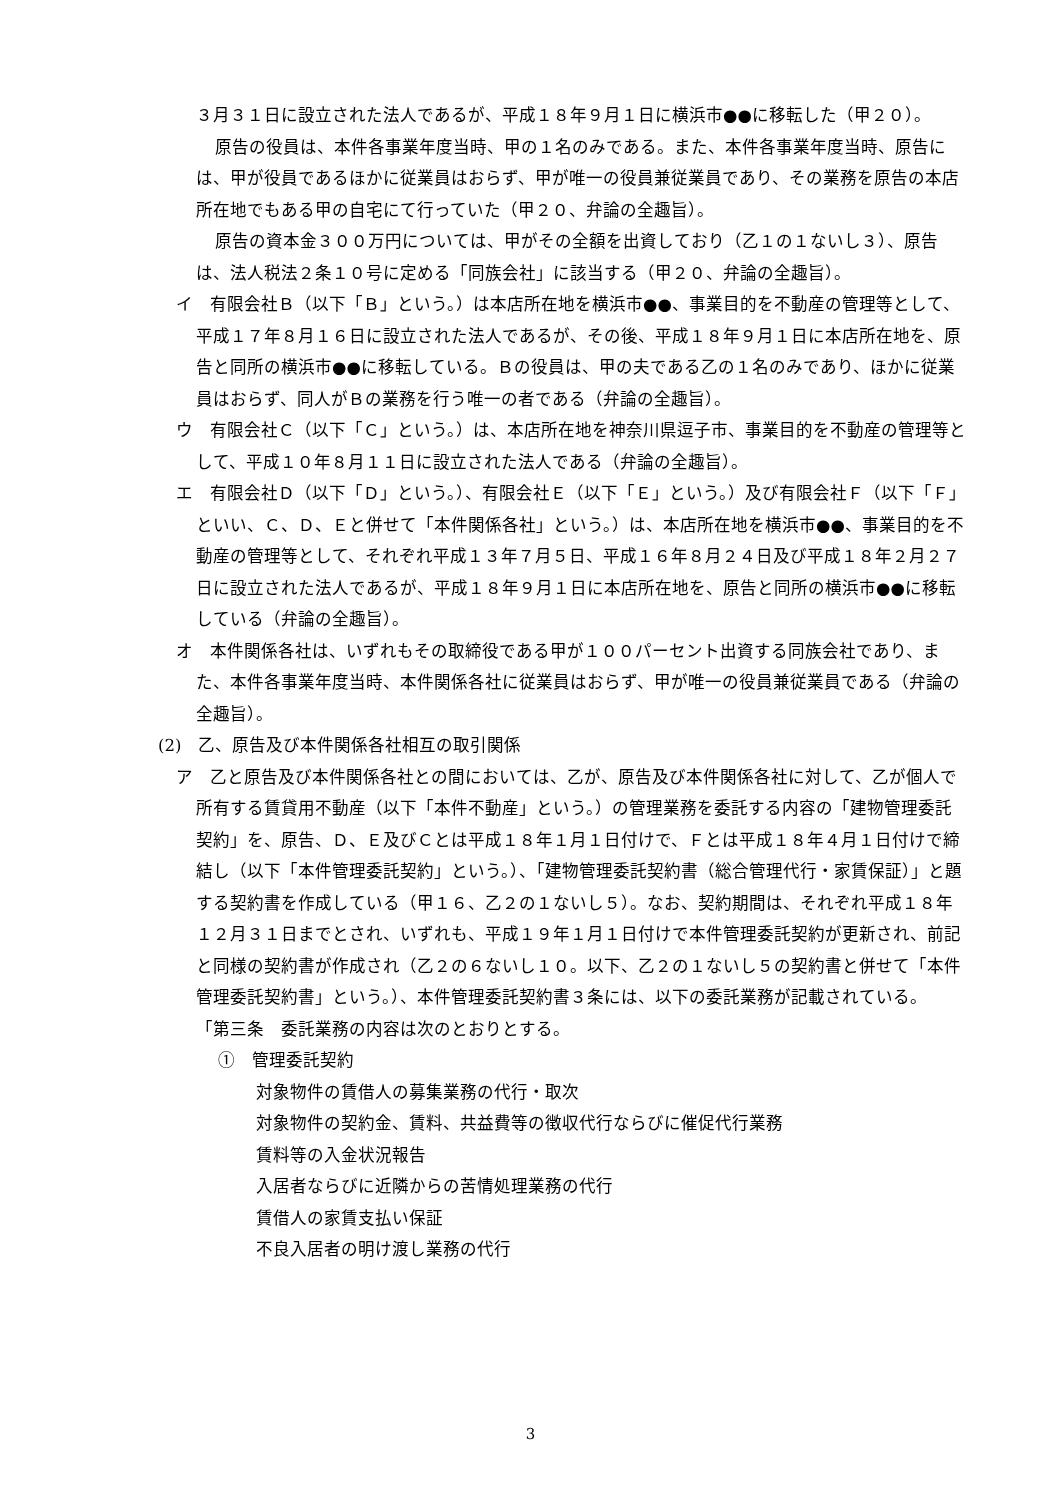３月３１日に設立された法人であるが、平成１８年９月１日に横浜市●●に移転した（甲２０）。
原告の役員は、本件各事業年度当時、甲の１名のみである。また、本件各事業年度当時、原告には、甲が役員であるほかに従業員はおらず、甲が唯一の役員兼従業員であり、その業務を原告の本店所在地でもある甲の自宅にて行っていた（甲２０、弁論の全趣旨）。
原告の資本金３００万円については、甲がその全額を出資しており（乙１の１ないし３）、原告は、法人税法２条１０号に定める「同族会社」に該当する（甲２０、弁論の全趣旨）。
イ　有限会社Ｂ（以下「Ｂ」という。）は本店所在地を横浜市●●、事業目的を不動産の管理等として、平成１７年８月１６日に設立された法人であるが、その後、平成１８年９月１日に本店所在地を、原告と同所の横浜市●●に移転している。Ｂの役員は、甲の夫である乙の１名のみであり、ほかに従業員はおらず、同人がＢの業務を行う唯一の者である（弁論の全趣旨）。
ウ　有限会社Ｃ（以下「Ｃ」という。）は、本店所在地を神奈川県逗子市、事業目的を不動産の管理等として、平成１０年８月１１日に設立された法人である（弁論の全趣旨）。
エ　有限会社Ｄ（以下「Ｄ」という。）、有限会社Ｅ（以下「Ｅ」という。）及び有限会社Ｆ（以下「Ｆ」といい、Ｃ、Ｄ、Ｅと併せて「本件関係各社」という。）は、本店所在地を横浜市●●、事業目的を不動産の管理等として、それぞれ平成１３年７月５日、平成１６年８月２４日及び平成１８年２月２７日に設立された法人であるが、平成１８年９月１日に本店所在地を、原告と同所の横浜市●●に移転している（弁論の全趣旨）。
オ　本件関係各社は、いずれもその取締役である甲が１００パーセント出資する同族会社であり、また、本件各事業年度当時、本件関係各社に従業員はおらず、甲が唯一の役員兼従業員である（弁論の全趣旨）。
(2)　乙、原告及び本件関係各社相互の取引関係
ア　乙と原告及び本件関係各社との間においては、乙が、原告及び本件関係各社に対して、乙が個人で所有する賃貸用不動産（以下「本件不動産」という。）の管理業務を委託する内容の「建物管理委託契約」を、原告、Ｄ、Ｅ及びＣとは平成１８年１月１日付けで、Ｆとは平成１８年４月１日付けで締結し（以下「本件管理委託契約」という。）、「建物管理委託契約書（総合管理代行・家賃保証）」と題する契約書を作成している（甲１６、乙２の１ないし５）。なお、契約期間は、それぞれ平成１８年１２月３１日までとされ、いずれも、平成１９年１月１日付けで本件管理委託契約が更新され、前記と同様の契約書が作成され（乙２の６ないし１０。以下、乙２の１ないし５の契約書と併せて「本件管理委託契約書」という。）、本件管理委託契約書３条には、以下の委託業務が記載されている。
「第三条　委託業務の内容は次のとおりとする。
①　管理委託契約
対象物件の賃借人の募集業務の代行・取次
対象物件の契約金、賃料、共益費等の徴収代行ならびに催促代行業務
賃料等の入金状況報告
入居者ならびに近隣からの苦情処理業務の代行
賃借人の家賃支払い保証
不良入居者の明け渡し業務の代行
3